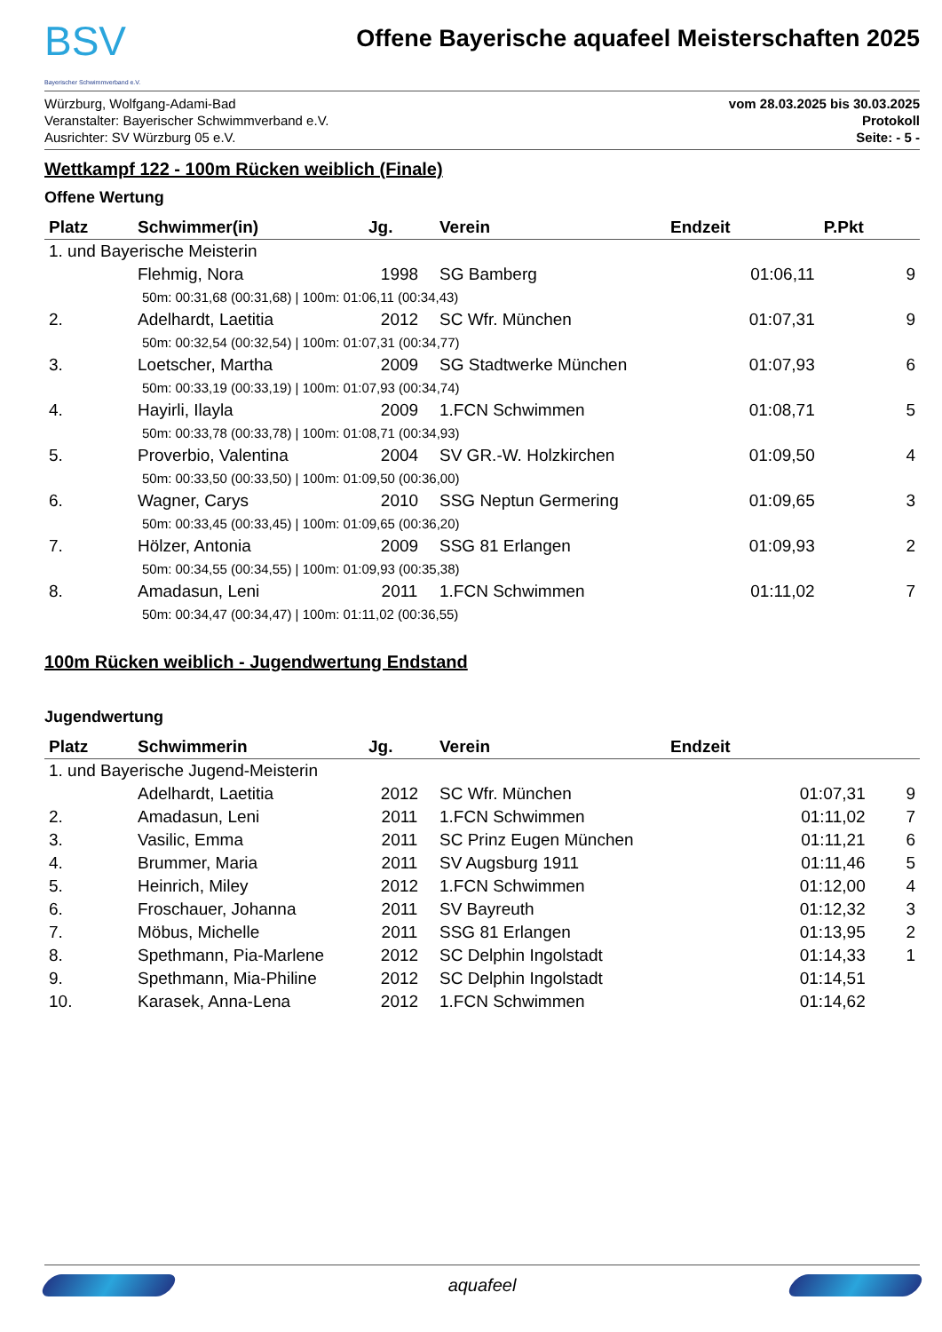BSV
Bayerischer Schwimmverband e.V.
Offene Bayerische aquafeel Meisterschaften 2025
Würzburg, Wolfgang-Adami-Bad
Veranstalter: Bayerischer Schwimmverband e.V.
Ausrichter: SV Würzburg 05 e.V.
vom 28.03.2025 bis 30.03.2025
Protokoll
Seite: - 5 -
Wettkampf 122 - 100m Rücken weiblich (Finale)
Offene Wertung
| Platz | Schwimmer(in) | Jg. | Verein | Endzeit | P.Pkt |
| --- | --- | --- | --- | --- | --- |
| 1. und Bayerische Meisterin | | | | | |
| | Flehmig, Nora | 1998 | SG Bamberg | 01:06,11 | 9 |
| 50m: 00:31,68 (00:31,68) / 100m: 01:06,11 (00:34,43) | | | | | |
| 2. | Adelhardt, Laetitia | 2012 | SC Wfr. München | 01:07,31 | 9 |
| 50m: 00:32,54 (00:32,54) / 100m: 01:07,31 (00:34,77) | | | | | |
| 3. | Loetscher, Martha | 2009 | SG Stadtwerke München | 01:07,93 | 6 |
| 50m: 00:33,19 (00:33,19) / 100m: 01:07,93 (00:34,74) | | | | | |
| 4. | Hayirli, Ilayla | 2009 | 1.FCN Schwimmen | 01:08,71 | 5 |
| 50m: 00:33,78 (00:33,78) / 100m: 01:08,71 (00:34,93) | | | | | |
| 5. | Proverbio, Valentina | 2004 | SV GR.-W. Holzkirchen | 01:09,50 | 4 |
| 50m: 00:33,50 (00:33,50) / 100m: 01:09,50 (00:36,00) | | | | | |
| 6. | Wagner, Carys | 2010 | SSG Neptun Germering | 01:09,65 | 3 |
| 50m: 00:33,45 (00:33,45) / 100m: 01:09,65 (00:36,20) | | | | | |
| 7. | Hölzer, Antonia | 2009 | SSG 81 Erlangen | 01:09,93 | 2 |
| 50m: 00:34,55 (00:34,55) / 100m: 01:09,93 (00:35,38) | | | | | |
| 8. | Amadasun, Leni | 2011 | 1.FCN Schwimmen | 01:11,02 | 7 |
| 50m: 00:34,47 (00:34,47) / 100m: 01:11,02 (00:36,55) | | | | | |
100m Rücken weiblich - Jugendwertung Endstand
Jugendwertung
| Platz | Schwimmerin | Jg. | Verein | Endzeit | |
| --- | --- | --- | --- | --- | --- |
| 1. und Bayerische Jugend-Meisterin | | | | | |
| | Adelhardt, Laetitia | 2012 | SC Wfr. München | 01:07,31 | 9 |
| 2. | Amadasun, Leni | 2011 | 1.FCN Schwimmen | 01:11,02 | 7 |
| 3. | Vasilic, Emma | 2011 | SC Prinz Eugen München | 01:11,21 | 6 |
| 4. | Brummer, Maria | 2011 | SV Augsburg 1911 | 01:11,46 | 5 |
| 5. | Heinrich, Miley | 2012 | 1.FCN Schwimmen | 01:12,00 | 4 |
| 6. | Froschauer, Johanna | 2011 | SV Bayreuth | 01:12,32 | 3 |
| 7. | Möbus, Michelle | 2011 | SSG 81 Erlangen | 01:13,95 | 2 |
| 8. | Spethmann, Pia-Marlene | 2012 | SC Delphin Ingolstadt | 01:14,33 | 1 |
| 9. | Spethmann, Mia-Philine | 2012 | SC Delphin Ingolstadt | 01:14,51 | |
| 10. | Karasek, Anna-Lena | 2012 | 1.FCN Schwimmen | 01:14,62 | |
aquafeel